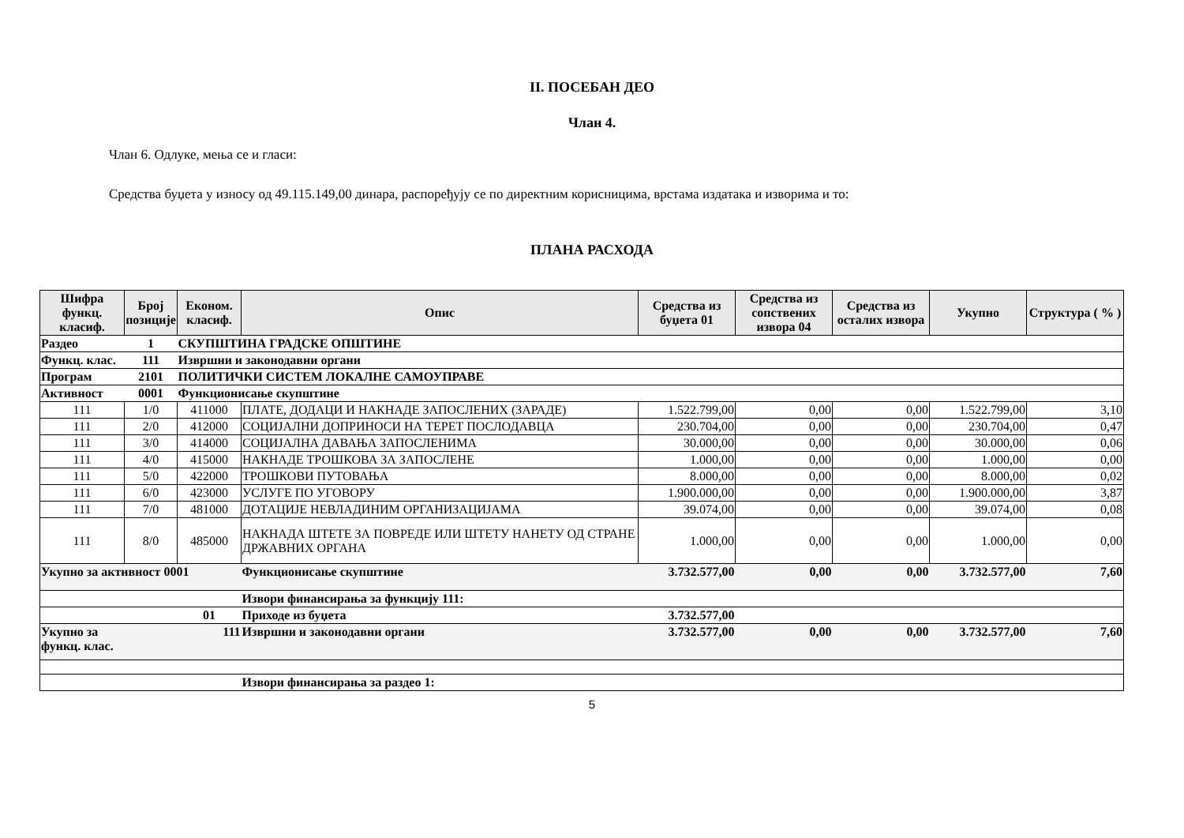II. ПОСЕБАН ДЕО
Члан 4.
Члан 6. Одлуке, мења се и гласи:
Средства буџета у износу од 49.115.149,00 динара, распоређују се по директним корисницима, врстама издатака и изворима и то:
ПЛАНА РАСХОДА
| Шифра функц. класиф. | Број позиције | Економ. класиф. | Опис | Средства из буџета 01 | Средства из сопствених извора 04 | Средства из осталих извора | Укупно | Структура ( % ) |
| --- | --- | --- | --- | --- | --- | --- | --- | --- |
| Раздео | 1 | СКУПШТИНА ГРАДСКЕ ОПШТИНЕ | | | | | | |
| Функц. клас. | 111 | Извршни и законодавни органи | | | | | | |
| Програм | 2101 | ПОЛИТИЧКИ СИСТЕМ ЛОКАЛНЕ САМОУПРАВЕ | | | | | | |
| Активност | 0001 | Функционисање скупштине | | | | | | |
| 111 | 1/0 | 411000 | ПЛАТЕ, ДОДАЦИ И НАКНАДЕ ЗАПОСЛЕНИХ (ЗАРАДЕ) | 1.522.799,00 | 0,00 | 0,00 | 1.522.799,00 | 3,10 |
| 111 | 2/0 | 412000 | СОЦИЈАЛНИ ДОПРИНОСИ НА ТЕРЕТ ПОСЛОДАВЦА | 230.704,00 | 0,00 | 0,00 | 230.704,00 | 0,47 |
| 111 | 3/0 | 414000 | СОЦИЈАЛНА ДАВАЊА ЗАПОСЛЕНИМА | 30.000,00 | 0,00 | 0,00 | 30.000,00 | 0,06 |
| 111 | 4/0 | 415000 | НАКНАДЕ ТРОШКОВА ЗА ЗАПОСЛЕНЕ | 1.000,00 | 0,00 | 0,00 | 1.000,00 | 0,00 |
| 111 | 5/0 | 422000 | ТРОШКОВИ ПУТОВАЊА | 8.000,00 | 0,00 | 0,00 | 8.000,00 | 0,02 |
| 111 | 6/0 | 423000 | УСЛУГЕ ПО УГОВОРУ | 1.900.000,00 | 0,00 | 0,00 | 1.900.000,00 | 3,87 |
| 111 | 7/0 | 481000 | ДОТАЦИЈЕ НЕВЛАДИНИМ ОРГАНИЗАЦИЈАМА | 39.074,00 | 0,00 | 0,00 | 39.074,00 | 0,08 |
| 111 | 8/0 | 485000 | НАКНАДА ШТЕТЕ ЗА ПОВРЕДЕ ИЛИ ШТЕТУ НАНЕТУ ОД СТРАНЕ ДРЖАВНИХ ОРГАНА | 1.000,00 | 0,00 | 0,00 | 1.000,00 | 0,00 |
| Укупно за активност 0001 | | | Функционисање скупштине | 3.732.577,00 | 0,00 | 0,00 | 3.732.577,00 | 7,60 |
| | | | Извори финансирања за функцију 111: | | | | | |
| | | 01 | Приходе из буџета | 3.732.577,00 | | | | |
| Укупно за функц. клас. | 111 | | Извршни и законодавни органи | 3.732.577,00 | 0,00 | 0,00 | 3.732.577,00 | 7,60 |
| | | | Извори финансирања за раздео 1: | | | | | |
5